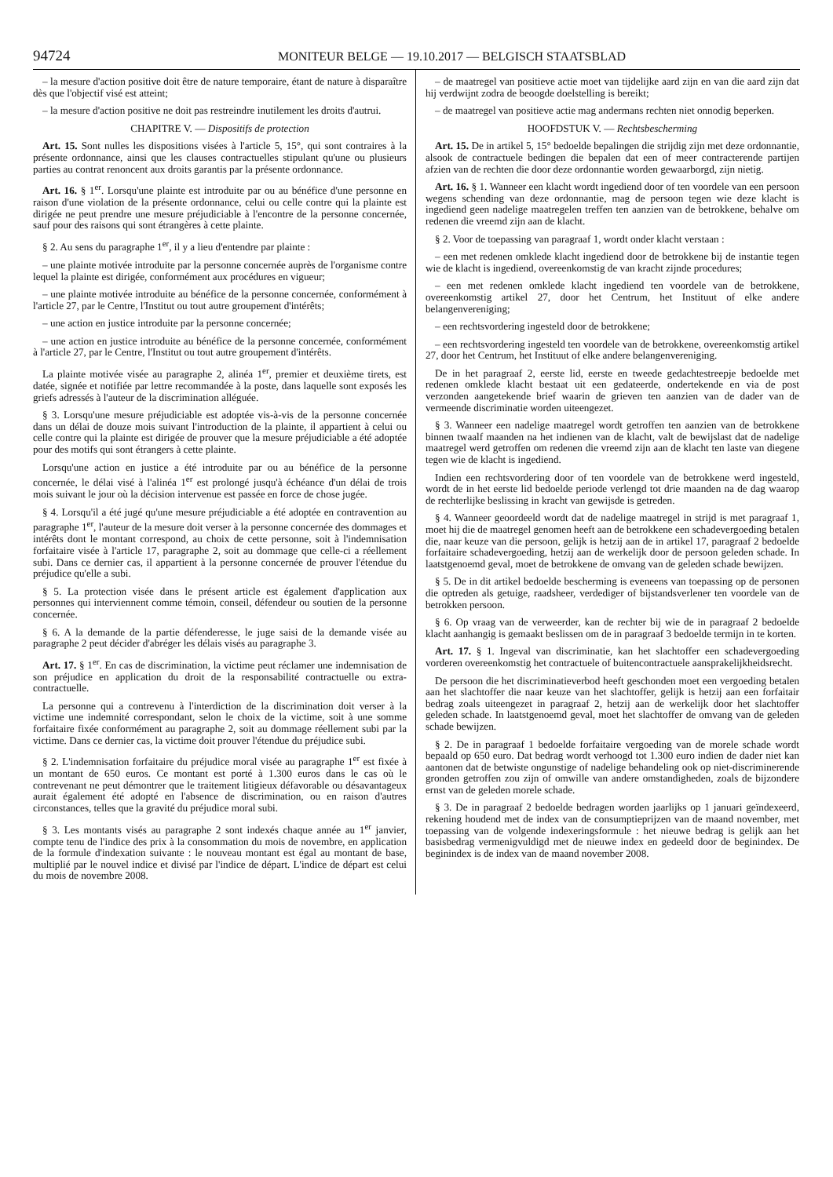94724 MONITEUR BELGE — 19.10.2017 — BELGISCH STAATSBLAD
– la mesure d'action positive doit être de nature temporaire, étant de nature à disparaître dès que l'objectif visé est atteint;
– la mesure d'action positive ne doit pas restreindre inutilement les droits d'autrui.
CHAPITRE V. — Dispositifs de protection
Art. 15. Sont nulles les dispositions visées à l'article 5, 15°, qui sont contraires à la présente ordonnance, ainsi que les clauses contractuelles stipulant qu'une ou plusieurs parties au contrat renoncent aux droits garantis par la présente ordonnance.
Art. 16. § 1<sup>er</sup>. Lorsqu'une plainte est introduite par ou au bénéfice d'une personne en raison d'une violation de la présente ordonnance, celui ou celle contre qui la plainte est dirigée ne peut prendre une mesure préjudiciable à l'encontre de la personne concernée, sauf pour des raisons qui sont étrangères à cette plainte.
§ 2. Au sens du paragraphe 1<sup>er</sup>, il y a lieu d'entendre par plainte :
– une plainte motivée introduite par la personne concernée auprès de l'organisme contre lequel la plainte est dirigée, conformément aux procédures en vigueur;
– une plainte motivée introduite au bénéfice de la personne concernée, conformément à l'article 27, par le Centre, l'Institut ou tout autre groupement d'intérêts;
– une action en justice introduite par la personne concernée;
– une action en justice introduite au bénéfice de la personne concernée, conformément à l'article 27, par le Centre, l'Institut ou tout autre groupement d'intérêts.
La plainte motivée visée au paragraphe 2, alinéa 1<sup>er</sup>, premier et deuxième tirets, est datée, signée et notifiée par lettre recommandée à la poste, dans laquelle sont exposés les griefs adressés à l'auteur de la discrimination alléguée.
§ 3. Lorsqu'une mesure préjudiciable est adoptée vis-à-vis de la personne concernée dans un délai de douze mois suivant l'introduction de la plainte, il appartient à celui ou celle contre qui la plainte est dirigée de prouver que la mesure préjudiciable a été adoptée pour des motifs qui sont étrangers à cette plainte.
Lorsqu'une action en justice a été introduite par ou au bénéfice de la personne concernée, le délai visé à l'alinéa 1<sup>er</sup> est prolongé jusqu'à échéance d'un délai de trois mois suivant le jour où la décision intervenue est passée en force de chose jugée.
§ 4. Lorsqu'il a été jugé qu'une mesure préjudiciable a été adoptée en contravention au paragraphe 1<sup>er</sup>, l'auteur de la mesure doit verser à la personne concernée des dommages et intérêts dont le montant correspond, au choix de cette personne, soit à l'indemnisation forfaitaire visée à l'article 17, paragraphe 2, soit au dommage que celle-ci a réellement subi. Dans ce dernier cas, il appartient à la personne concernée de prouver l'étendue du préjudice qu'elle a subi.
§ 5. La protection visée dans le présent article est également d'application aux personnes qui interviennent comme témoin, conseil, défendeur ou soutien de la personne concernée.
§ 6. A la demande de la partie défenderesse, le juge saisi de la demande visée au paragraphe 2 peut décider d'abréger les délais visés au paragraphe 3.
Art. 17. § 1<sup>er</sup>. En cas de discrimination, la victime peut réclamer une indemnisation de son préjudice en application du droit de la responsabilité contractuelle ou extra-contractuelle.
La personne qui a contrevenu à l'interdiction de la discrimination doit verser à la victime une indemnité correspondant, selon le choix de la victime, soit à une somme forfaitaire fixée conformément au paragraphe 2, soit au dommage réellement subi par la victime. Dans ce dernier cas, la victime doit prouver l'étendue du préjudice subi.
§ 2. L'indemnisation forfaitaire du préjudice moral visée au paragraphe 1<sup>er</sup> est fixée à un montant de 650 euros. Ce montant est porté à 1.300 euros dans le cas où le contrevenant ne peut démontrer que le traitement litigieux défavorable ou désavantageux aurait également été adopté en l'absence de discrimination, ou en raison d'autres circonstances, telles que la gravité du préjudice moral subi.
§ 3. Les montants visés au paragraphe 2 sont indexés chaque année au 1<sup>er</sup> janvier, compte tenu de l'indice des prix à la consommation du mois de novembre, en application de la formule d'indexation suivante : le nouveau montant est égal au montant de base, multiplié par le nouvel indice et divisé par l'indice de départ. L'indice de départ est celui du mois de novembre 2008.
– de maatregel van positieve actie moet van tijdelijke aard zijn en van die aard zijn dat hij verdwijnt zodra de beoogde doelstelling is bereikt;
– de maatregel van positieve actie mag andermans rechten niet onnodig beperken.
HOOFDSTUK V. — Rechtsbescherming
Art. 15. De in artikel 5, 15° bedoelde bepalingen die strijdig zijn met deze ordonnantie, alsook de contractuele bedingen die bepalen dat een of meer contracterende partijen afzien van de rechten die door deze ordonnantie worden gewaarborgd, zijn nietig.
Art. 16. § 1. Wanneer een klacht wordt ingediend door of ten voordele van een persoon wegens schending van deze ordonnantie, mag de persoon tegen wie deze klacht is ingediend geen nadelige maatregelen treffen ten aanzien van de betrokkene, behalve om redenen die vreemd zijn aan de klacht.
§ 2. Voor de toepassing van paragraaf 1, wordt onder klacht verstaan :
– een met redenen omklede klacht ingediend door de betrokkene bij de instantie tegen wie de klacht is ingediend, overeenkomstig de van kracht zijnde procedures;
– een met redenen omklede klacht ingediend ten voordele van de betrokkene, overeenkomstig artikel 27, door het Centrum, het Instituut of elke andere belangenvereniging;
– een rechtsvordering ingesteld door de betrokkene;
– een rechtsvordering ingesteld ten voordele van de betrokkene, overeenkomstig artikel 27, door het Centrum, het Instituut of elke andere belangenvereniging.
De in het paragraaf 2, eerste lid, eerste en tweede gedachtestreepje bedoelde met redenen omklede klacht bestaat uit een gedateerde, ondertekende en via de post verzonden aangetekende brief waarin de grieven ten aanzien van de dader van de vermeende discriminatie worden uiteengezet.
§ 3. Wanneer een nadelige maatregel wordt getroffen ten aanzien van de betrokkene binnen twaalf maanden na het indienen van de klacht, valt de bewijslast dat de nadelige maatregel werd getroffen om redenen die vreemd zijn aan de klacht ten laste van diegene tegen wie de klacht is ingediend.
Indien een rechtsvordering door of ten voordele van de betrokkene werd ingesteld, wordt de in het eerste lid bedoelde periode verlengd tot drie maanden na de dag waarop de rechterlijke beslissing in kracht van gewijsde is getreden.
§ 4. Wanneer geoordeeld wordt dat de nadelige maatregel in strijd is met paragraaf 1, moet hij die de maatregel genomen heeft aan de betrokkene een schadevergoeding betalen die, naar keuze van die persoon, gelijk is hetzij aan de in artikel 17, paragraaf 2 bedoelde forfaitaire schadevergoeding, hetzij aan de werkelijk door de persoon geleden schade. In laatstgenoemd geval, moet de betrokkene de omvang van de geleden schade bewijzen.
§ 5. De in dit artikel bedoelde bescherming is eveneens van toepassing op de personen die optreden als getuige, raadsheer, verdediger of bijstandsverlener ten voordele van de betrokken persoon.
§ 6. Op vraag van de verweerder, kan de rechter bij wie de in paragraaf 2 bedoelde klacht aanhangig is gemaakt beslissen om de in paragraaf 3 bedoelde termijn in te korten.
Art. 17. § 1. Ingeval van discriminatie, kan het slachtoffer een schadevergoeding vorderen overeenkomstig het contractuele of buitencontractuele aansprakelijkheidsrecht.
De persoon die het discriminatieverbod heeft geschonden moet een vergoeding betalen aan het slachtoffer die naar keuze van het slachtoffer, gelijk is hetzij aan een forfaitair bedrag zoals uiteengezet in paragraaf 2, hetzij aan de werkelijk door het slachtoffer geleden schade. In laatstgenoemd geval, moet het slachtoffer de omvang van de geleden schade bewijzen.
§ 2. De in paragraaf 1 bedoelde forfaitaire vergoeding van de morele schade wordt bepaald op 650 euro. Dat bedrag wordt verhoogd tot 1.300 euro indien de dader niet kan aantonen dat de betwiste ongunstige of nadelige behandeling ook op niet-discriminerende gronden getroffen zou zijn of omwille van andere omstandigheden, zoals de bijzondere ernst van de geleden morele schade.
§ 3. De in paragraaf 2 bedoelde bedragen worden jaarlijks op 1 januari geïndexeerd, rekening houdend met de index van de consumptieprijzen van de maand november, met toepassing van de volgende indexeringsformule : het nieuwe bedrag is gelijk aan het basisbedrag vermenigvuldigd met de nieuwe index en gedeeld door de beginindex. De beginindex is de index van de maand november 2008.